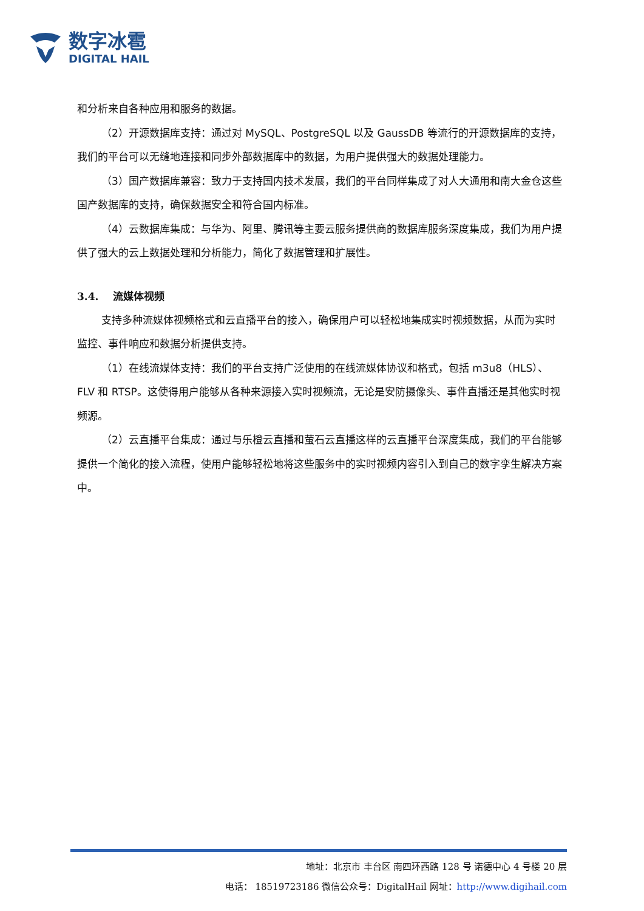数字冰雹
DIGITAL HAIL
和分析来自各种应用和服务的数据。
（2）开源数据库支持：通过对 MySQL、PostgreSQL 以及 GaussDB 等流行的开源数据库的支持，我们的平台可以无缝地连接和同步外部数据库中的数据，为用户提供强大的数据处理能力。
（3）国产数据库兼容：致力于支持国内技术发展，我们的平台同样集成了对人大通用和南大金仓这些国产数据库的支持，确保数据安全和符合国内标准。
（4）云数据库集成：与华为、阿里、腾讯等主要云服务提供商的数据库服务深度集成，我们为用户提供了强大的云上数据处理和分析能力，简化了数据管理和扩展性。
3.4. 流媒体视频
支持多种流媒体视频格式和云直播平台的接入，确保用户可以轻松地集成实时视频数据，从而为实时监控、事件响应和数据分析提供支持。
（1）在线流媒体支持：我们的平台支持广泛使用的在线流媒体协议和格式，包括 m3u8（HLS）、FLV 和 RTSP。这使得用户能够从各种来源接入实时视频流，无论是安防摄像头、事件直播还是其他实时视频源。
（2）云直播平台集成：通过与乐橙云直播和萤石云直播这样的云直播平台深度集成，我们的平台能够提供一个简化的接入流程，使用户能够轻松地将这些服务中的实时视频内容引入到自己的数字孪生解决方案中。
地址：北京市 丰台区 南四环西路 128 号 诺德中心 4 号楼 20 层
电话： 18519723186 微信公众号：DigitalHail 网址：http://www.digihail.com